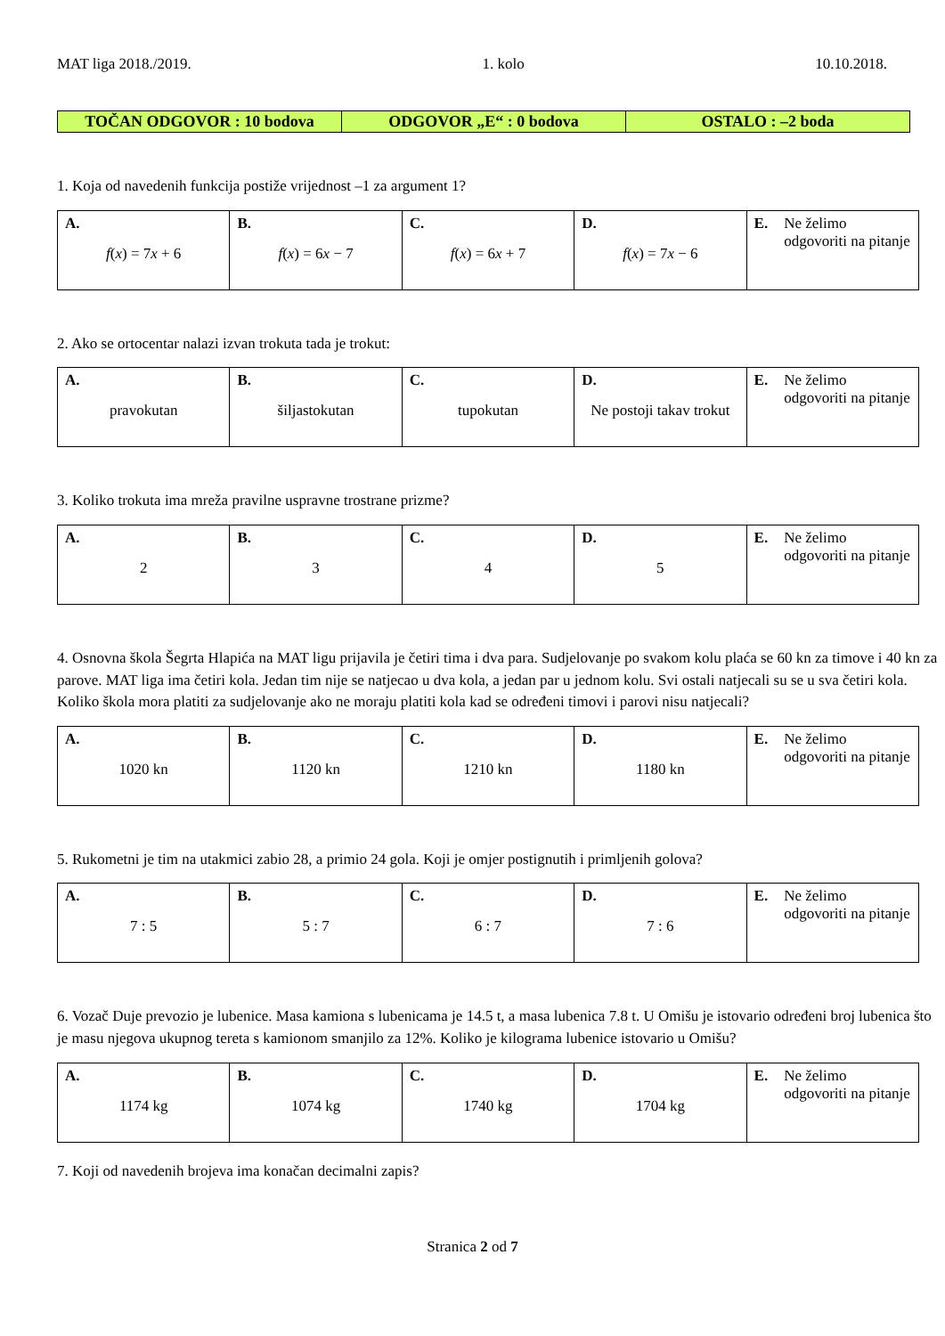MAT liga 2018./2019. 1. kolo 10.10.2018.
| TOČAN ODGOVOR : 10 bodova | ODGOVOR „E“ : 0 bodova | OSTALO : –2 boda |
1. Koja od navedenih funkcija postiže vrijednost –1 za argument 1?
| A. f ( x ) = 7 x + 6 | B. f ( x ) = 6 x − 7 | C. f ( x ) = 6 x + 7 | D. f ( x ) = 7 x − 6 | E. Ne želimo odgovoriti na pitanje |
2. Ako se ortocentar nalazi izvan trokuta tada je trokut:
| A. pravokutan | B. šiljastokutan | C. tupokutan | D. Ne postoji takav trokut | E. Ne želimo odgovoriti na pitanje |
3. Koliko trokuta ima mreža pravilne uspravne trostrane prizme?
| A. 2 | B. 3 | C. 4 | D. 5 | E. Ne želimo odgovoriti na pitanje |
4. Osnovna škola Šegrta Hlapića na MAT ligu prijavila je četiri tima i dva para. Sudjelovanje po svakom kolu plaća se 60 kn za timove i 40 kn za parove. MAT liga ima četiri kola. Jedan tim nije se natjecao u dva kola, a jedan par u jednom kolu. Svi ostali natjecali su se u sva četiri kola. Koliko škola mora platiti za sudjelovanje ako ne moraju platiti kola kad se određeni timovi i parovi nisu natjecali?
| A. 1020 kn | B. 1120 kn | C. 1210 kn | D. 1180 kn | E. Ne želimo odgovoriti na pitanje |
5. Rukometni je tim na utakmici zabio 28, a primio 24 gola. Koji je omjer postignutih i primljenih golova?
| A. 7 : 5 | B. 5 : 7 | C. 6 : 7 | D. 7 : 6 | E. Ne želimo odgovoriti na pitanje |
6. Vozač Duje prevozio je lubenice. Masa kamiona s lubenicama je 14.5 t, a masa lubenica 7.8 t. U Omišu je istovario određeni broj lubenica što je masu njegova ukupnog tereta s kamionom smanjilo za 12%. Koliko je kilograma lubenice istovario u Omišu?
| A. 1174 kg | B. 1074 kg | C. 1740 kg | D. 1704 kg | E. Ne želimo odgovoriti na pitanje |
7. Koji od navedenih brojeva ima konačan decimalni zapis?
Stranica 2 od 7